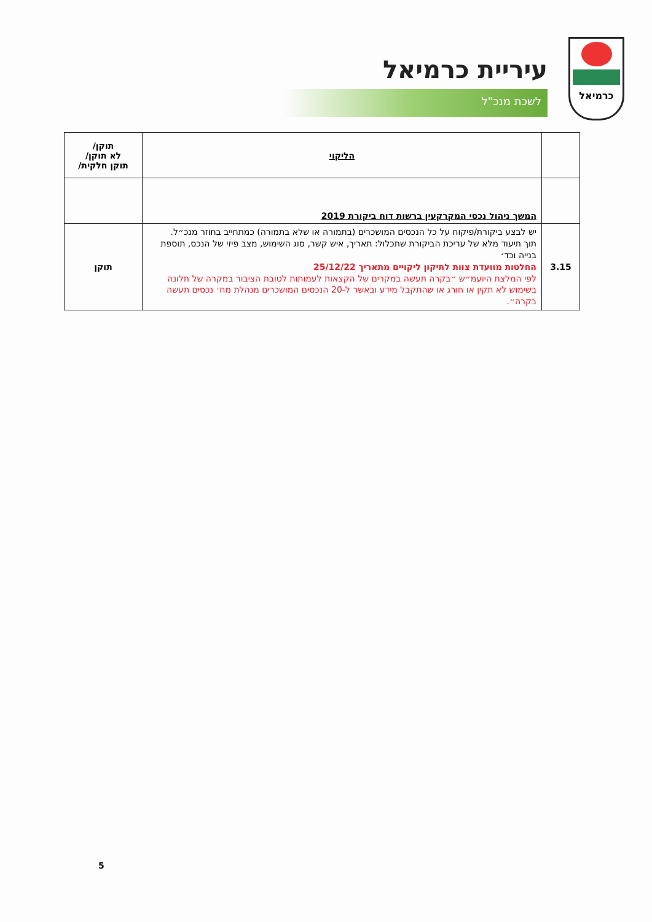כרמיאל
עיריית כרמיאל
לשכת מנכ"ל
| | הליקוי | תוקן/ לא תוקן/ תוקן חלקית/ |
| --- | --- | --- |
| | המשך ניהול נכסי המקרקעין ברשות דוח ביקורת 2019 | |
| 3.15 | יש לבצע ביקורת/פיקוח על כל הנכסים המושכרים (בתמורה או שלא בתמורה) כמתחייב בחוזר מנכ״ל. תוך תיעוד מלא של עריכת הביקורת שתכלול: תאריך, איש קשר, סוג השימוש, מצב פיזי של הנכס, תוספת בנייה וכד׳ החלטות מוועדת צוות לתיקון ליקויים מתאריך 25/12/22 לפי המלצת היועמ״ש ״בקרה תעשה במקרים של הקצאות לעמותות לטובת הציבור במקרה של תלונה בשימוש לא תקין או חורג או שהתקבל מידע ובאשר ל-20 הנכסים המושכרים מנהלת מח׳ נכסים תעשה בקרה״. | תוקן |
5